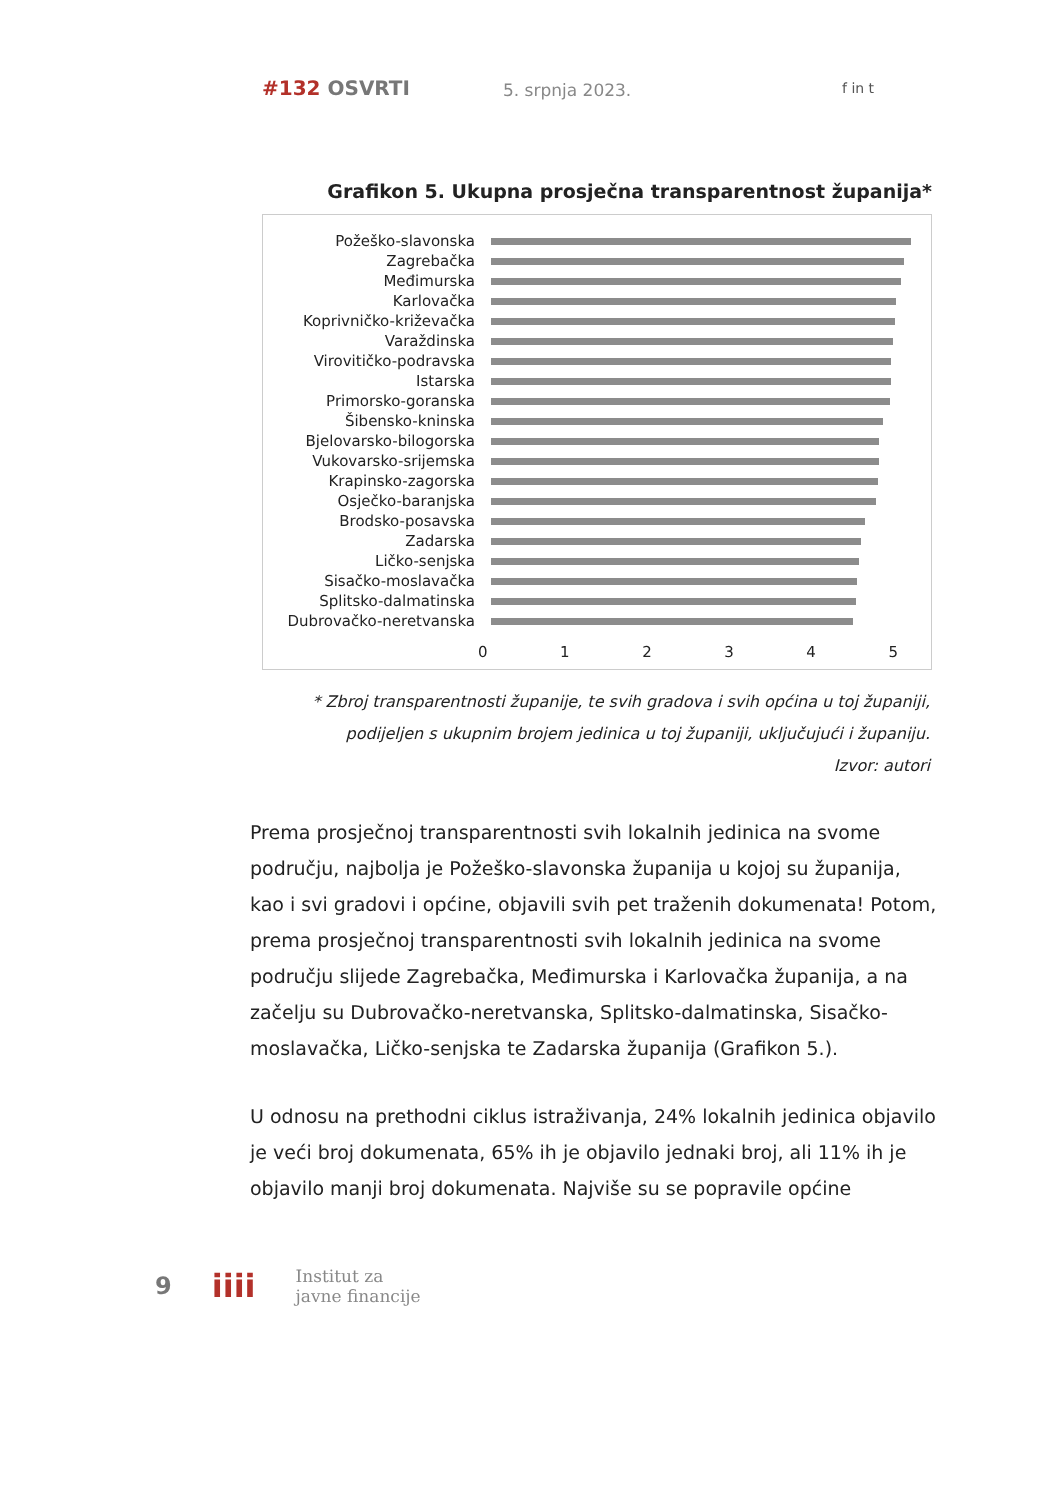#132 OSVRTI 5. srpnja 2023. f in t
Grafikon 5. Ukupna prosječna transparentnost županija*
Požeško-slavonska
Zagrebačka
Međimurska
Karlovačka
Koprivničko-križevačka
Varaždinska
Virovitičko-podravska
Istarska
Primorsko-goranska
Šibensko-kninska
Bjelovarsko-bilogorska
Vukovarsko-srijemska
Krapinsko-zagorska
Osječko-baranjska
Brodsko-posavska
Zadarska
Ličko-senjska
Sisačko-moslavačka
Splitsko-dalmatinska
Dubrovačko-neretvanska
0 1 2 3 4 5
* Zbroj transparentnosti županije, te svih gradova i svih općina u toj županiji, podijeljen s ukupnim brojem jedinica u toj županiji, uključujući i županiju.
Izvor: autori
Prema prosječnoj transparentnosti svih lokalnih jedinica na svome području, najbolja je Požeško-slavonska županija u kojoj su županija, kao i svi gradovi i općine, objavili svih pet traženih dokumenata! Potom, prema prosječnoj transparentnosti svih lokalnih jedinica na svome području slijede Zagrebačka, Međimurska i Karlovačka županija, a na začelju su Dubrovačko-neretvanska, Splitsko-dalmatinska, Sisačko-moslavačka, Ličko-senjska te Zadarska županija (Grafikon 5.).
U odnosu na prethodni ciklus istraživanja, 24% lokalnih jedinica objavilo je veći broj dokumenata, 65% ih je objavilo jednaki broj, ali 11% ih je objavilo manji broj dokumenata. Najviše su se popravile općine
9 iiii Institut za
javne financije